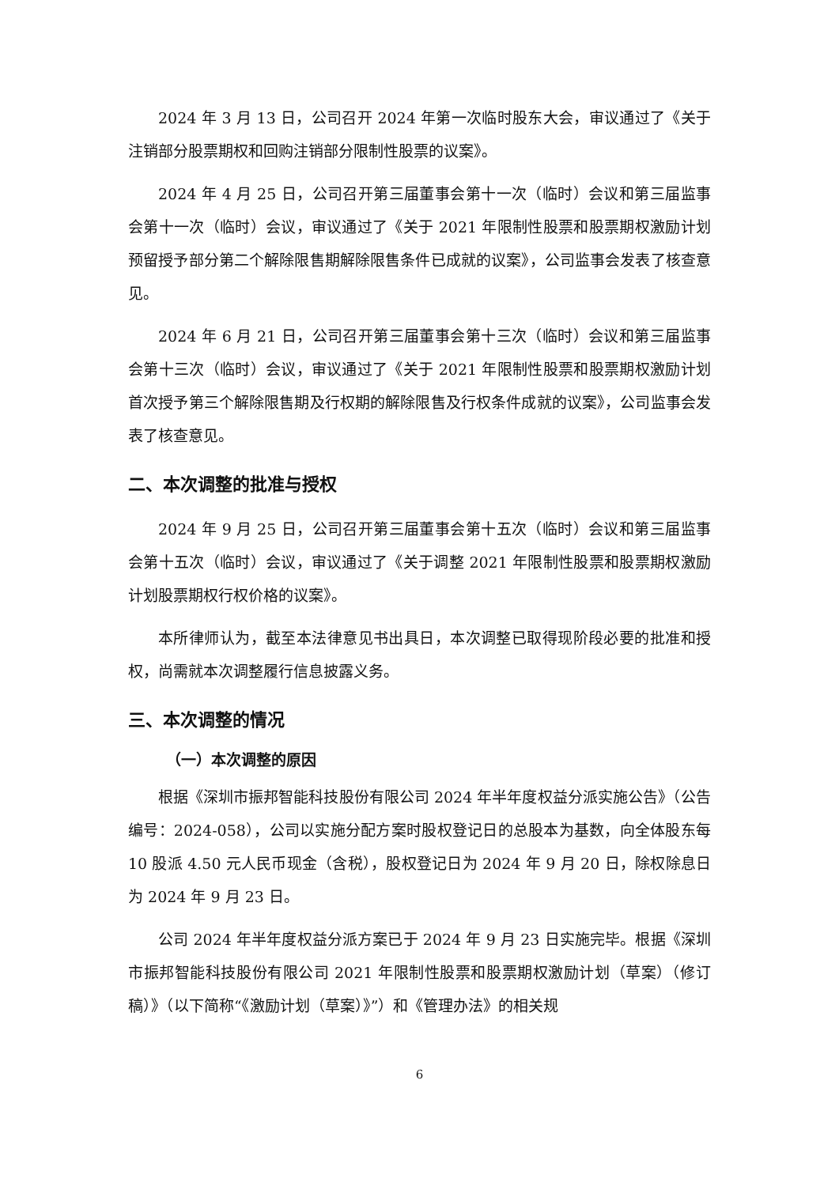2024 年 3 月 13 日，公司召开 2024 年第一次临时股东大会，审议通过了《关于注销部分股票期权和回购注销部分限制性股票的议案》。
2024 年 4 月 25 日，公司召开第三届董事会第十一次（临时）会议和第三届监事会第十一次（临时）会议，审议通过了《关于 2021 年限制性股票和股票期权激励计划预留授予部分第二个解除限售期解除限售条件已成就的议案》，公司监事会发表了核查意见。
2024 年 6 月 21 日，公司召开第三届董事会第十三次（临时）会议和第三届监事会第十三次（临时）会议，审议通过了《关于 2021 年限制性股票和股票期权激励计划首次授予第三个解除限售期及行权期的解除限售及行权条件成就的议案》，公司监事会发表了核查意见。
二、本次调整的批准与授权
2024 年 9 月 25 日，公司召开第三届董事会第十五次（临时）会议和第三届监事会第十五次（临时）会议，审议通过了《关于调整 2021 年限制性股票和股票期权激励计划股票期权行权价格的议案》。
本所律师认为，截至本法律意见书出具日，本次调整已取得现阶段必要的批准和授权，尚需就本次调整履行信息披露义务。
三、本次调整的情况
（一）本次调整的原因
根据《深圳市振邦智能科技股份有限公司 2024 年半年度权益分派实施公告》（公告编号：2024-058），公司以实施分配方案时股权登记日的总股本为基数，向全体股东每 10 股派 4.50 元人民币现金（含税），股权登记日为 2024 年 9 月 20 日，除权除息日为 2024 年 9 月 23 日。
公司 2024 年半年度权益分派方案已于 2024 年 9 月 23 日实施完毕。根据《深圳市振邦智能科技股份有限公司 2021 年限制性股票和股票期权激励计划（草案）（修订稿）》（以下简称“《激励计划（草案）》”）和《管理办法》的相关规
6